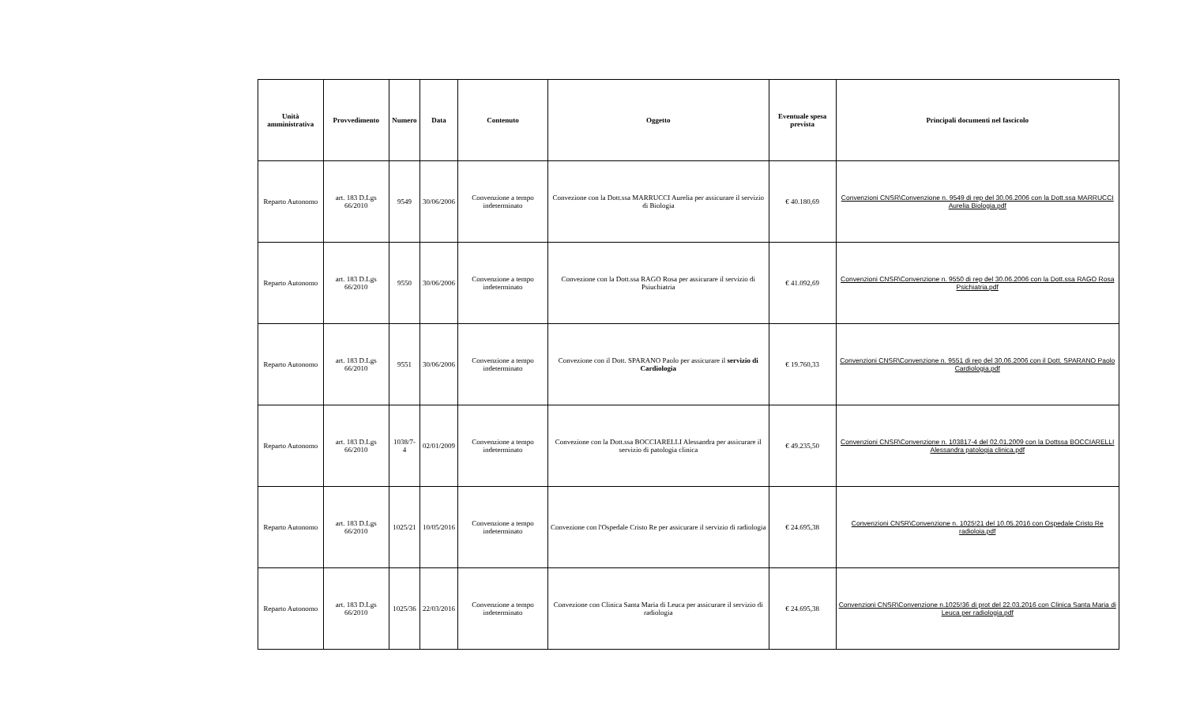| Unità amministrativa | Provvedimento | Numero | Data | Contenuto | Oggetto | Eventuale spesa prevista | Principali documenti nel fascicolo |
| --- | --- | --- | --- | --- | --- | --- | --- |
| Reparto Autonomo | art. 183 D.Lgs 66/2010 | 9549 | 30/06/2006 | Convenzione a tempo indeterminato | Convezione con la Dott.ssa MARRUCCI Aurelia per assicurare il servizio di Biologia | € 40.180,69 | Convenzioni CNSR\Convenzione n. 9549 di rep del 30.06.2006 con la Dott.ssa MARRUCCI Aurelia Biologia.pdf |
| Reparto Autonomo | art. 183 D.Lgs 66/2010 | 9550 | 30/06/2006 | Convenzione a tempo indeterminato | Convezione con la Dott.ssa RAGO Rosa per assicurare il servizio di Psiuchiatria | € 41.092,69 | Convenzioni CNSR\Convenzione n. 9550 di rep del 30.06.2006 con la Dott.ssa RAGO Rosa Psichiatria.pdf |
| Reparto Autonomo | art. 183 D.Lgs 66/2010 | 9551 | 30/06/2006 | Convenzione a tempo indeterminato | Convezione con il Dott. SPARANO Paolo per assicurare il servizio di Cardiologia | € 19.760,33 | Convenzioni CNSR\Convenzione n. 9551 di rep del 30.06.2006 con il Dott. SPARANO Paolo Cardiologia.pdf |
| Reparto Autonomo | art. 183 D.Lgs 66/2010 | 1038/7-4 | 02/01/2009 | Convenzione a tempo indeterminato | Convezione con la Dott.ssa BOCCIARELLI Alessandra per assicurare il servizio di patologia clinica | € 49.235,50 | Convenzioni CNSR\Convenzione n. 103817-4 del 02.01.2009 con la Dottssa BOCCIARELLI Alessandra patologia clinica.pdf |
| Reparto Autonomo | art. 183 D.Lgs 66/2010 | 1025/21 | 10/05/2016 | Convenzione a tempo indeterminato | Convezione con l'Ospedale Cristo Re per assicurare il servizio di radiologia | € 24.695,38 | Convenzioni CNSR\Convenzione n. 1025!21 del 10.05.2016 con Ospedale Cristo Re radioloia.pdf |
| Reparto Autonomo | art. 183 D.Lgs 66/2010 | 1025/36 | 22/03/2016 | Convenzione a tempo indeterminato | Convezione con Clinica Santa Maria di Leuca per assicurare il servizio di radiologia | € 24.695,38 | Convenzioni CNSR\Convenzione n.1025!36 di prot del 22.03.2016 con Clinica Santa Maria di Leuca per radiologia.pdf |